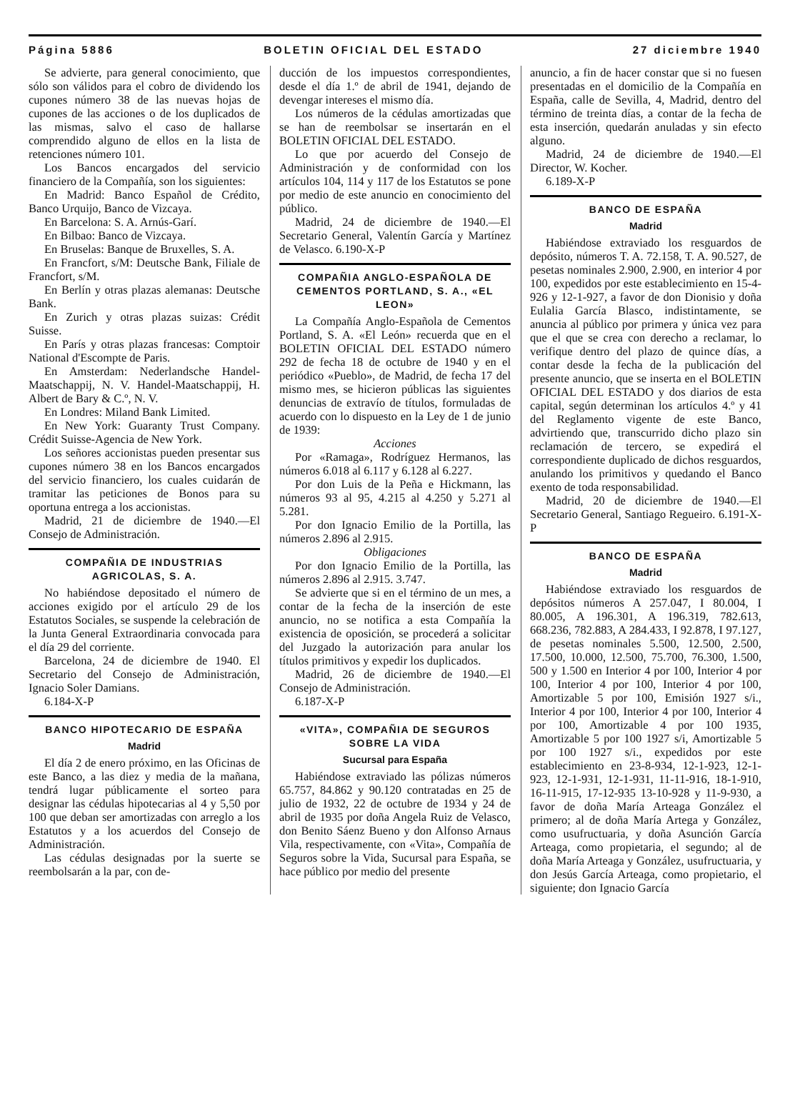Página 5886 BOLETIN OFICIAL DEL ESTADO 27 diciembre 1940
Se advierte, para general conocimiento, que sólo son válidos para el cobro de dividendo los cupones número 38 de las nuevas hojas de cupones de las acciones o de los duplicados de las mismas, salvo el caso de hallarse comprendido alguno de ellos en la lista de retenciones número 101.
Los Bancos encargados del servicio financiero de la Compañía, son los siguientes:
En Madrid: Banco Español de Crédito, Banco Urquijo, Banco de Vizcaya.
En Barcelona: S. A. Arnús-Garí.
En Bilbao: Banco de Vizcaya.
En Bruselas: Banque de Bruxelles, S. A.
En Francfort, s/M: Deutsche Bank, Filiale de Francfort, s/M.
En Berlín y otras plazas alemanas: Deutsche Bank.
En Zurich y otras plazas suizas: Crédit Suisse.
En París y otras plazas francesas: Comptoir National d'Escompte de Paris.
En Amsterdam: Nederlandsche Handel-Maatschappij, N. V. Handel-Maatschappij, H. Albert de Bary & C.º, N. V.
En Londres: Miland Bank Limited.
En New York: Guaranty Trust Company. Crédit Suisse-Agencia de New York.
Los señores accionistas pueden presentar sus cupones número 38 en los Bancos encargados del servicio financiero, los cuales cuidarán de tramitar las peticiones de Bonos para su oportuna entrega a los accionistas.
Madrid, 21 de diciembre de 1940.—El Consejo de Administración.
COMPAÑIA DE INDUSTRIAS AGRICOLAS, S. A.
No habiéndose depositado el número de acciones exigido por el artículo 29 de los Estatutos Sociales, se suspende la celebración de la Junta General Extraordinaria convocada para el día 29 del corriente.
Barcelona, 24 de diciembre de 1940. El Secretario del Consejo de Administración, Ignacio Soler Damians.
6.184-X-P
BANCO HIPOTECARIO DE ESPAÑA
Madrid
El día 2 de enero próximo, en las Oficinas de este Banco, a las diez y media de la mañana, tendrá lugar públicamente el sorteo para designar las cédulas hipotecarias al 4 y 5,50 por 100 que deban ser amortizadas con arreglo a los Estatutos y a los acuerdos del Consejo de Administración.
Las cédulas designadas por la suerte se reembolsarán a la par, con de-
ducción de los impuestos correspondientes, desde el día 1.º de abril de 1941, dejando de devengar intereses el mismo día.
Los números de la cédulas amortizadas que se han de reembolsar se insertarán en el BOLETIN OFICIAL DEL ESTADO.
Lo que por acuerdo del Consejo de Administración y de conformidad con los artículos 104, 114 y 117 de los Estatutos se pone por medio de este anuncio en conocimiento del público.
Madrid, 24 de diciembre de 1940.—El Secretario General, Valentín García y Martínez de Velasco. 6.190-X-P
COMPAÑIA ANGLO-ESPAÑOLA DE CEMENTOS PORTLAND, S. A., «EL LEON»
La Compañía Anglo-Española de Cementos Portland, S. A. «El León» recuerda que en el BOLETIN OFICIAL DEL ESTADO número 292 de fecha 18 de octubre de 1940 y en el periódico «Pueblo», de Madrid, de fecha 17 del mismo mes, se hicieron públicas las siguientes denuncias de extravío de títulos, formuladas de acuerdo con lo dispuesto en la Ley de 1 de junio de 1939:
Acciones
Por «Ramaga», Rodríguez Hermanos, las números 6.018 al 6.117 y 6.128 al 6.227.
Por don Luis de la Peña e Hickmann, las números 93 al 95, 4.215 al 4.250 y 5.271 al 5.281.
Por don Ignacio Emilio de la Portilla, las números 2.896 al 2.915.
Obligaciones
Por don Ignacio Emilio de la Portilla, las números 2.896 al 2.915. 3.747.
Se advierte que si en el término de un mes, a contar de la fecha de la inserción de este anuncio, no se notifica a esta Compañía la existencia de oposición, se procederá a solicitar del Juzgado la autorización para anular los títulos primitivos y expedir los duplicados.
Madrid, 26 de diciembre de 1940.—El Consejo de Administración.
6.187-X-P
«VITA», COMPAÑIA DE SEGUROS SOBRE LA VIDA
Sucursal para España
Habiéndose extraviado las pólizas números 65.757, 84.862 y 90.120 contratadas en 25 de julio de 1932, 22 de octubre de 1934 y 24 de abril de 1935 por doña Angela Ruiz de Velasco, don Benito Sáenz Bueno y don Alfonso Arnaus Vila, respectivamente, con «Vita», Compañía de Seguros sobre la Vida, Sucursal para España, se hace público por medio del presente
anuncio, a fin de hacer constar que si no fuesen presentadas en el domicilio de la Compañía en España, calle de Sevilla, 4, Madrid, dentro del término de treinta días, a contar de la fecha de esta inserción, quedarán anuladas y sin efecto alguno.
Madrid, 24 de diciembre de 1940.—El Director, W. Kocher.
6.189-X-P
BANCO DE ESPAÑA
Madrid
Habiéndose extraviado los resguardos de depósito, números T. A. 72.158, T. A. 90.527, de pesetas nominales 2.900, 2.900, en interior 4 por 100, expedidos por este establecimiento en 15-4-926 y 12-1-927, a favor de don Dionisio y doña Eulalia García Blasco, indistintamente, se anuncia al público por primera y única vez para que el que se crea con derecho a reclamar, lo verifique dentro del plazo de quince días, a contar desde la fecha de la publicación del presente anuncio, que se inserta en el BOLETIN OFICIAL DEL ESTADO y dos diarios de esta capital, según determinan los artículos 4.º y 41 del Reglamento vigente de este Banco, advirtiendo que, transcurrido dicho plazo sin reclamación de tercero, se expedirá el correspondiente duplicado de dichos resguardos, anulando los primitivos y quedando el Banco exento de toda responsabilidad.
Madrid, 20 de diciembre de 1940.—El Secretario General, Santiago Regueiro. 6.191-X-P
BANCO DE ESPAÑA
Madrid
Habiéndose extraviado los resguardos de depósitos números A 257.047, I 80.004, I 80.005, A 196.301, A 196.319, 782.613, 668.236, 782.883, A 284.433, I 92.878, I 97.127, de pesetas nominales 5.500, 12.500, 2.500, 17.500, 10.000, 12.500, 75.700, 76.300, 1.500, 500 y 1.500 en Interior 4 por 100, Interior 4 por 100, Interior 4 por 100, Interior 4 por 100, Amortizable 5 por 100, Emisión 1927 s/i., Interior 4 por 100, Interior 4 por 100, Interior 4 por 100, Amortizable 4 por 100 1935, Amortizable 5 por 100 1927 s/i, Amortizable 5 por 100 1927 s/i., expedidos por este establecimiento en 23-8-934, 12-1-923, 12-1-923, 12-1-931, 12-1-931, 11-11-916, 18-1-910, 16-11-915, 17-12-935 13-10-928 y 11-9-930, a favor de doña María Arteaga González el primero; al de doña María Artega y González, como usufructuaria, y doña Asunción García Arteaga, como propietaria, el segundo; al de doña María Arteaga y González, usufructuaria, y don Jesús García Arteaga, como propietario, el siguiente; don Ignacio García